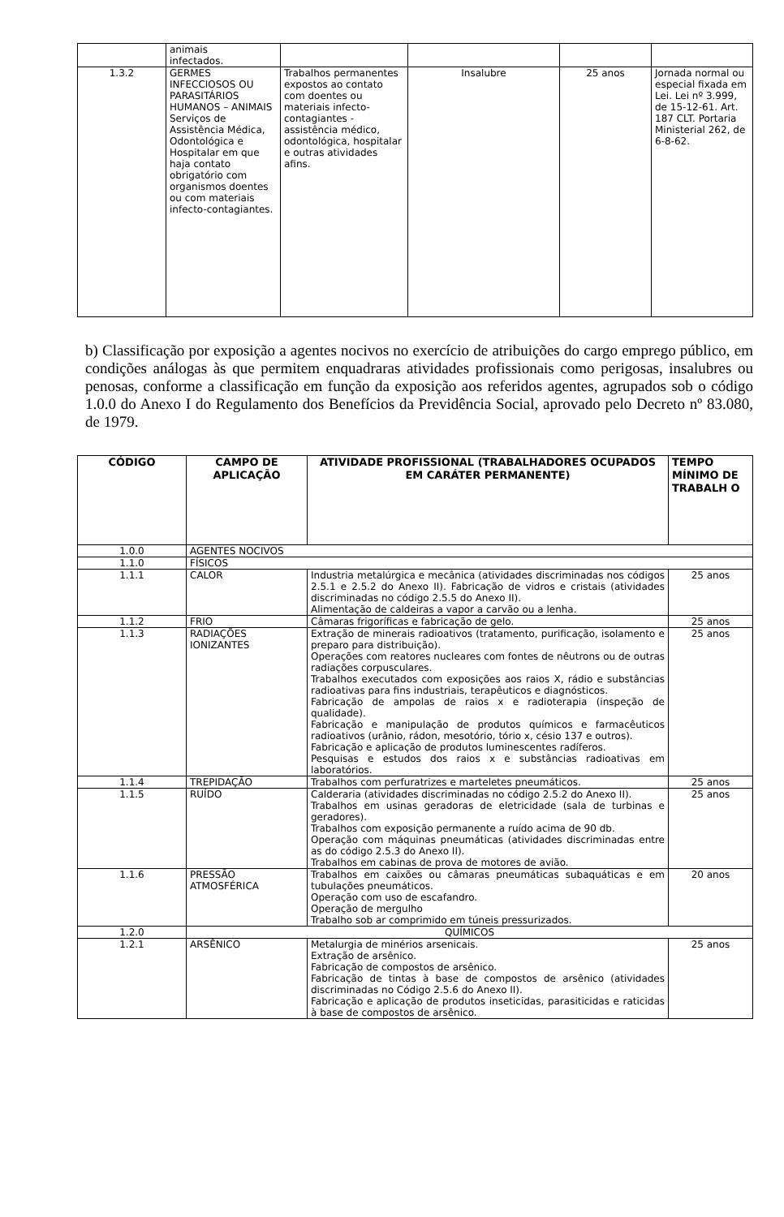| | animais infectados. | | | | |
| 1.3.2 | GERMES INFECCIOSOS OU PARASITÁRIOS HUMANOS – ANIMAIS Serviços de Assistência Médica, Odontológica e Hospitalar em que haja contato obrigatório com organismos doentes ou com materiais infecto-contagiantes. | Trabalhos permanentes expostos ao contato com doentes ou materiais infecto-contagiantes - assistência médico, odontológica, hospitalar e outras atividades afins. | Insalubre | 25 anos | Jornada normal ou especial fixada em Lei. Lei nº 3.999, de 15-12-61. Art. 187 CLT. Portaria Ministerial 262, de 6-8-62. |
b) Classificação por exposição a agentes nocivos no exercício de atribuições do cargo emprego público, em condições análogas às que permitem enquadraras atividades profissionais como perigosas, insalubres ou penosas, conforme a classificação em função da exposição aos referidos agentes, agrupados sob o código 1.0.0 do Anexo I do Regulamento dos Benefícios da Previdência Social, aprovado pelo Decreto nº 83.080, de 1979.
| CÓDIGO | CAMPO DE APLICAÇÃO | ATIVIDADE PROFISSIONAL (TRABALHADORES OCUPADOS EM CARÁTER PERMANENTE) | TEMPO MÍNIMO DE TRABALH O |
| --- | --- | --- | --- |
| 1.0.0 | AGENTES NOCIVOS | | |
| 1.1.0 | FÍSICOS | | |
| 1.1.1 | CALOR | Industria metalúrgica e mecânica (atividades discriminadas nos códigos 2.5.1 e 2.5.2 do Anexo II). Fabricação de vidros e cristais (atividades discriminadas no código 2.5.5 do Anexo II). Alimentação de caldeiras a vapor a carvão ou a lenha. | 25 anos |
| 1.1.2 | FRIO | Câmaras frigoríficas e fabricação de gelo. | 25 anos |
| 1.1.3 | RADIAÇÕES IONIZANTES | Extração de minerais radioativos (tratamento, purificação, isolamento e preparo para distribuição). Operações com reatores nucleares com fontes de nêutrons ou de outras radiações corpusculares. Trabalhos executados com exposições aos raios X, rádio e substâncias radioativas para fins industriais, terapêuticos e diagnósticos. Fabricação de ampolas de raios x e radioterapia (inspeção de qualidade). Fabricação e manipulação de produtos químicos e farmacêuticos radioativos (urânio, rádon, mesotório, tório x, césio 137 e outros). Fabricação e aplicação de produtos luminescentes radíferos. Pesquisas e estudos dos raios x e substâncias radioativas em laboratórios. | 25 anos |
| 1.1.4 | TREPIDAÇÃO | Trabalhos com perfuratrizes e marteletes pneumáticos. | 25 anos |
| 1.1.5 | RUÍDO | Calderaria (atividades discriminadas no código 2.5.2 do Anexo II). Trabalhos em usinas geradoras de eletricidade (sala de turbinas e geradores). Trabalhos com exposição permanente a ruído acima de 90 db. Operação com máquinas pneumáticas (atividades discriminadas entre as do código 2.5.3 do Anexo II). Trabalhos em cabinas de prova de motores de avião. | 25 anos |
| 1.1.6 | PRESSÃO ATMOSFÉRICA | Trabalhos em caixões ou câmaras pneumáticas subaquáticas e em tubulações pneumáticos. Operação com uso de escafandro. Operação de mergulho Trabalho sob ar comprimido em túneis pressurizados. | 20 anos |
| 1.2.0 | QUÍMICOS | | |
| 1.2.1 | ARSÊNICO | Metalurgia de minérios arsenicais. Extração de arsênico. Fabricação de compostos de arsênico. Fabricação de tintas à base de compostos de arsênico (atividades discriminadas no Código 2.5.6 do Anexo II). Fabricação e aplicação de produtos inseticidas, parasiticidas e raticidas à base de compostos de arsênico. | 25 anos |